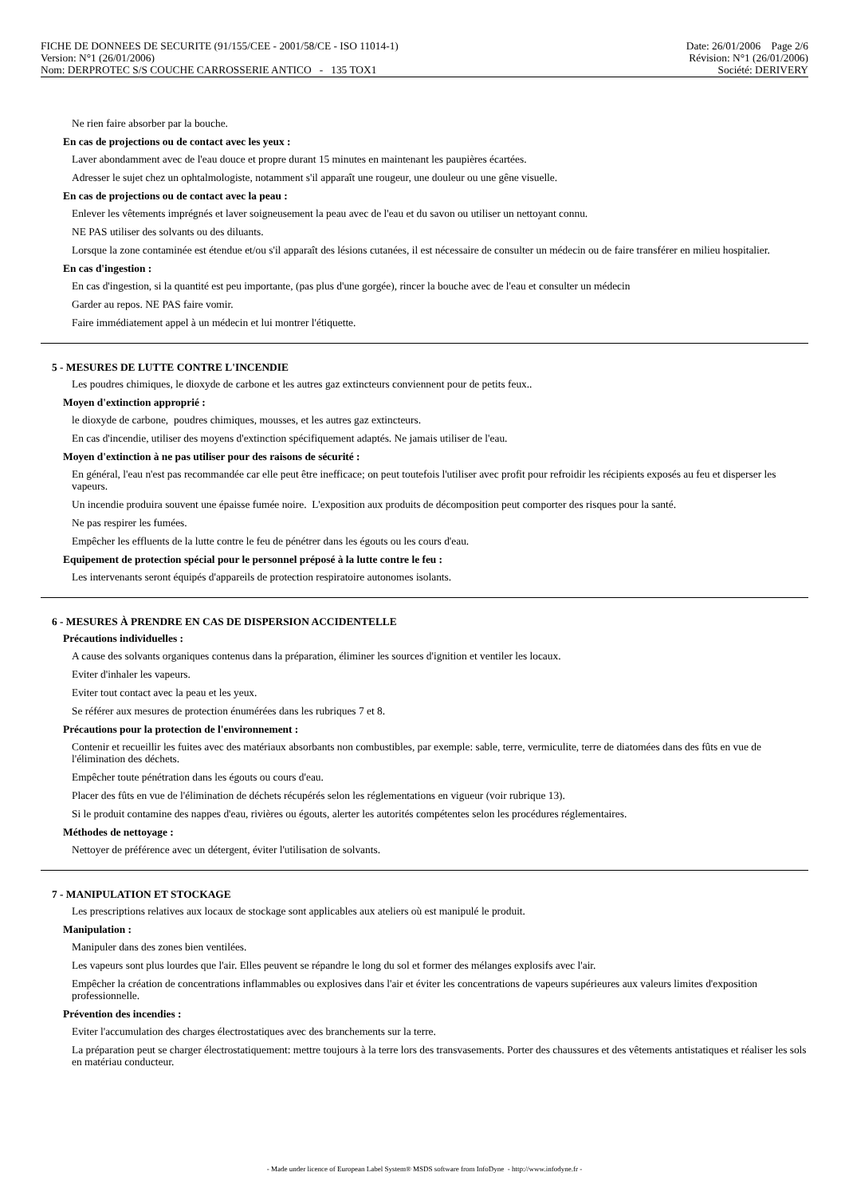FICHE DE DONNEES DE SECURITE (91/155/CEE - 2001/58/CE - ISO 11014-1)
Version: N°1 (26/01/2006)
Nom: DERPROTEC S/S COUCHE CARROSSERIE ANTICO - 135 TOX1
Date: 26/01/2006 Page 2/6
Révision: N°1 (26/01/2006)
Société: DERIVERY
Ne rien faire absorber par la bouche.
En cas de projections ou de contact avec les yeux :
Laver abondamment avec de l'eau douce et propre durant 15 minutes en maintenant les paupières écartées.
Adresser le sujet chez un ophtalmologiste, notamment s'il apparaît une rougeur, une douleur ou une gêne visuelle.
En cas de projections ou de contact avec la peau :
Enlever les vêtements imprégnés et laver soigneusement la peau avec de l'eau et du savon ou utiliser un nettoyant connu.
NE PAS utiliser des solvants ou des diluants.
Lorsque la zone contaminée est étendue et/ou s'il apparaît des lésions cutanées, il est nécessaire de consulter un médecin ou de faire transférer en milieu hospitalier.
En cas d'ingestion :
En cas d'ingestion, si la quantité est peu importante, (pas plus d'une gorgée), rincer la bouche avec de l'eau et consulter un médecin
Garder au repos. NE PAS faire vomir.
Faire immédiatement appel à un médecin et lui montrer l'étiquette.
5 - MESURES DE LUTTE CONTRE L'INCENDIE
Les poudres chimiques, le dioxyde de carbone et les autres gaz extincteurs conviennent pour de petits feux..
Moyen d'extinction approprié :
le dioxyde de carbone, poudres chimiques, mousses, et les autres gaz extincteurs.
En cas d'incendie, utiliser des moyens d'extinction spécifiquement adaptés. Ne jamais utiliser de l'eau.
Moyen d'extinction à ne pas utiliser pour des raisons de sécurité :
En général, l'eau n'est pas recommandée car elle peut être inefficace; on peut toutefois l'utiliser avec profit pour refroidir les récipients exposés au feu et disperser les vapeurs.
Un incendie produira souvent une épaisse fumée noire. L'exposition aux produits de décomposition peut comporter des risques pour la santé.
Ne pas respirer les fumées.
Empêcher les effluents de la lutte contre le feu de pénétrer dans les égouts ou les cours d'eau.
Equipement de protection spécial pour le personnel préposé à la lutte contre le feu :
Les intervenants seront équipés d'appareils de protection respiratoire autonomes isolants.
6 - MESURES À PRENDRE EN CAS DE DISPERSION ACCIDENTELLE
Précautions individuelles :
A cause des solvants organiques contenus dans la préparation, éliminer les sources d'ignition et ventiler les locaux.
Eviter d'inhaler les vapeurs.
Eviter tout contact avec la peau et les yeux.
Se référer aux mesures de protection énumérées dans les rubriques 7 et 8.
Précautions pour la protection de l'environnement :
Contenir et recueillir les fuites avec des matériaux absorbants non combustibles, par exemple: sable, terre, vermiculite, terre de diatomées dans des fûts en vue de l'élimination des déchets.
Empêcher toute pénétration dans les égouts ou cours d'eau.
Placer des fûts en vue de l'élimination de déchets récupérés selon les réglementations en vigueur (voir rubrique 13).
Si le produit contamine des nappes d'eau, rivières ou égouts, alerter les autorités compétentes selon les procédures réglementaires.
Méthodes de nettoyage :
Nettoyer de préférence avec un détergent, éviter l'utilisation de solvants.
7 - MANIPULATION ET STOCKAGE
Les prescriptions relatives aux locaux de stockage sont applicables aux ateliers où est manipulé le produit.
Manipulation :
Manipuler dans des zones bien ventilées.
Les vapeurs sont plus lourdes que l'air. Elles peuvent se répandre le long du sol et former des mélanges explosifs avec l'air.
Empêcher la création de concentrations inflammables ou explosives dans l'air et éviter les concentrations de vapeurs supérieures aux valeurs limites d'exposition professionnelle.
Prévention des incendies :
Eviter l'accumulation des charges électrostatiques avec des branchements sur la terre.
La préparation peut se charger électrostatiquement: mettre toujours à la terre lors des transvasements. Porter des chaussures et des vêtements antistatiques et réaliser les sols en matériau conducteur.
- Made under licence of European Label System® MSDS software from InfoDyne - http://www.infodyne.fr -